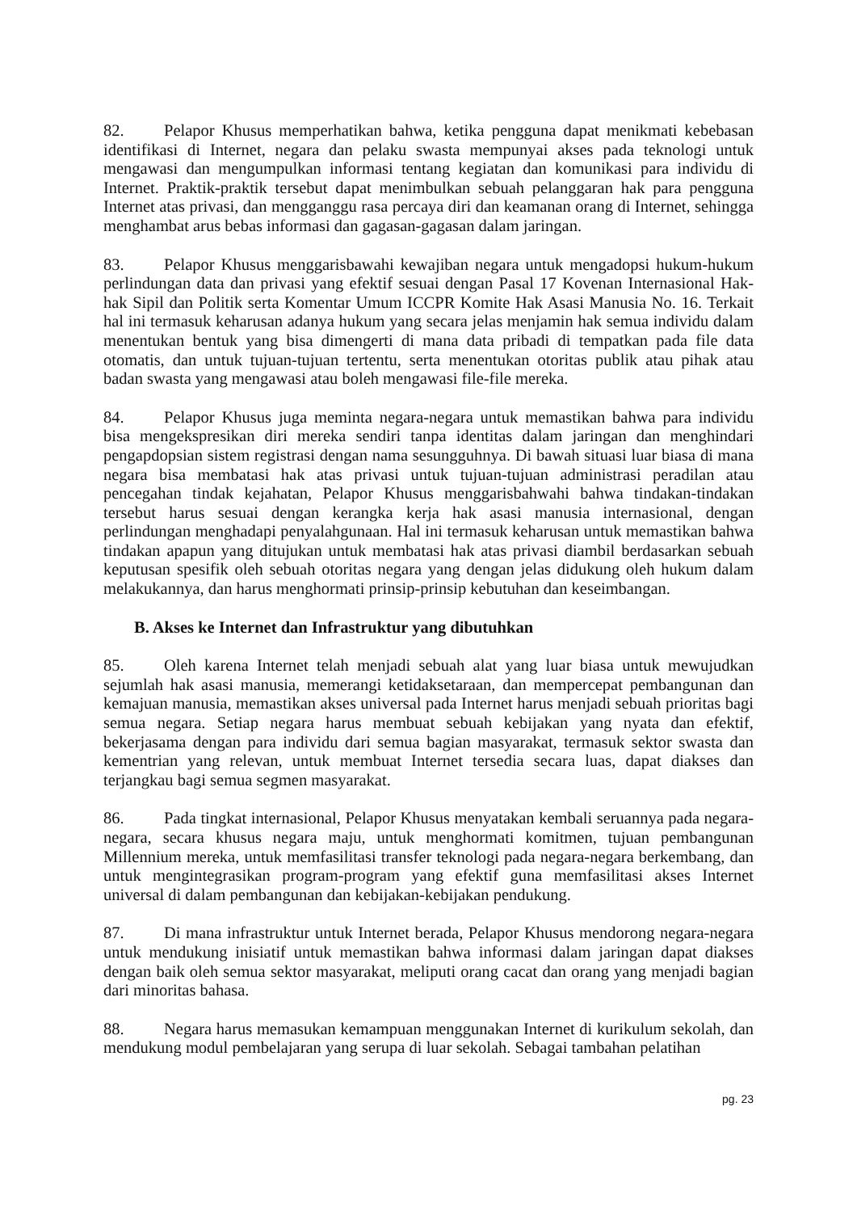82. Pelapor Khusus memperhatikan bahwa, ketika pengguna dapat menikmati kebebasan identifikasi di Internet, negara dan pelaku swasta mempunyai akses pada teknologi untuk mengawasi dan mengumpulkan informasi tentang kegiatan dan komunikasi para individu di Internet. Praktik-praktik tersebut dapat menimbulkan sebuah pelanggaran hak para pengguna Internet atas privasi, dan mengganggu rasa percaya diri dan keamanan orang di Internet, sehingga menghambat arus bebas informasi dan gagasan-gagasan dalam jaringan.
83. Pelapor Khusus menggarisbawahi kewajiban negara untuk mengadopsi hukum-hukum perlindungan data dan privasi yang efektif sesuai dengan Pasal 17 Kovenan Internasional Hak-hak Sipil dan Politik serta Komentar Umum ICCPR Komite Hak Asasi Manusia No. 16. Terkait hal ini termasuk keharusan adanya hukum yang secara jelas menjamin hak semua individu dalam menentukan bentuk yang bisa dimengerti di mana data pribadi di tempatkan pada file data otomatis, dan untuk tujuan-tujuan tertentu, serta menentukan otoritas publik atau pihak atau badan swasta yang mengawasi atau boleh mengawasi file-file mereka.
84. Pelapor Khusus juga meminta negara-negara untuk memastikan bahwa para individu bisa mengekspresikan diri mereka sendiri tanpa identitas dalam jaringan dan menghindari pengapdopsian sistem registrasi dengan nama sesungguhnya. Di bawah situasi luar biasa di mana negara bisa membatasi hak atas privasi untuk tujuan-tujuan administrasi peradilan atau pencegahan tindak kejahatan, Pelapor Khusus menggarisbahwahi bahwa tindakan-tindakan tersebut harus sesuai dengan kerangka kerja hak asasi manusia internasional, dengan perlindungan menghadapi penyalahgunaan. Hal ini termasuk keharusan untuk memastikan bahwa tindakan apapun yang ditujukan untuk membatasi hak atas privasi diambil berdasarkan sebuah keputusan spesifik oleh sebuah otoritas negara yang dengan jelas didukung oleh hukum dalam melakukannya, dan harus menghormati prinsip-prinsip kebutuhan dan keseimbangan.
B. Akses ke Internet dan Infrastruktur yang dibutuhkan
85. Oleh karena Internet telah menjadi sebuah alat yang luar biasa untuk mewujudkan sejumlah hak asasi manusia, memerangi ketidaksetaraan, dan mempercepat pembangunan dan kemajuan manusia, memastikan akses universal pada Internet harus menjadi sebuah prioritas bagi semua negara. Setiap negara harus membuat sebuah kebijakan yang nyata dan efektif, bekerjasama dengan para individu dari semua bagian masyarakat, termasuk sektor swasta dan kementrian yang relevan, untuk membuat Internet tersedia secara luas, dapat diakses dan terjangkau bagi semua segmen masyarakat.
86. Pada tingkat internasional, Pelapor Khusus menyatakan kembali seruannya pada negara-negara, secara khusus negara maju, untuk menghormati komitmen, tujuan pembangunan Millennium mereka, untuk memfasilitasi transfer teknologi pada negara-negara berkembang, dan untuk mengintegrasikan program-program yang efektif guna memfasilitasi akses Internet universal di dalam pembangunan dan kebijakan-kebijakan pendukung.
87. Di mana infrastruktur untuk Internet berada, Pelapor Khusus mendorong negara-negara untuk mendukung inisiatif untuk memastikan bahwa informasi dalam jaringan dapat diakses dengan baik oleh semua sektor masyarakat, meliputi orang cacat dan orang yang menjadi bagian dari minoritas bahasa.
88. Negara harus memasukan kemampuan menggunakan Internet di kurikulum sekolah, dan mendukung modul pembelajaran yang serupa di luar sekolah. Sebagai tambahan pelatihan
pg. 23